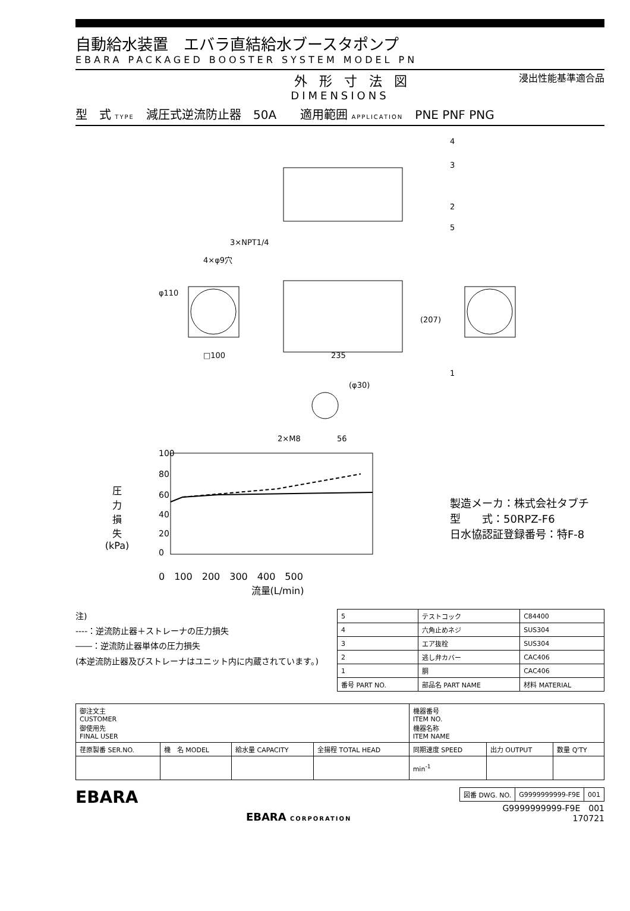自動給水装置　エバラ直結給水ブースタポンプ
EBARA PACKAGED BOOSTER SYSTEM MODEL PN
外形寸法図 浸出性能基準適合品
DIMENSIONS
型　式 TYPE　減圧式逆流防止器　50A　　適用範囲 APPLICATION　PNE PNF PNG
3×NPT1/4
4×φ9穴
φ110
□100
235
(207)
(φ30)
2×M8
56
4
3
2
5
1
圧
力
損
失
(kPa)
100
80
60
40
20
0
0　100　200　300　400　500
流量(L/min)
製造メーカ：株式会社タブチ
型　　式：50RPZ-F6
日水協認証登録番号：特F-8
注)
----：逆流防止器＋ストレーナの圧力損失
――：逆流防止器単体の圧力損失
(本逆流防止器及びストレーナはユニット内に内蔵されています。)
| 5 | テストコック | C84400 |
| 4 | 六角止めネジ | SUS304 |
| 3 | エア抜栓 | SUS304 |
| 2 | 逃し弁カバー | CAC406 |
| 1 | 胴 | CAC406 |
| 番号 PART NO. | 部品名 PART NAME | 材料 MATERIAL |
| 御注文主 CUSTOMER 御使用先 FINAL USER | | | | 機器番号 ITEM NO. 機器名称 ITEM NAME | | |
| 荏原製番 SER.NO. | 機 名 MODEL | 給水量 CAPACITY | 全揚程 TOTAL HEAD | 同期速度 SPEED | 出力 OUTPUT | 数量 Q'TY |
| | | | | min<sup>-1</sup> | | |
EBARA
EBARA CORPORATION
| 図番 DWG. NO. | G9999999999-F9E | 001 |
G9999999999-F9E　001
170721